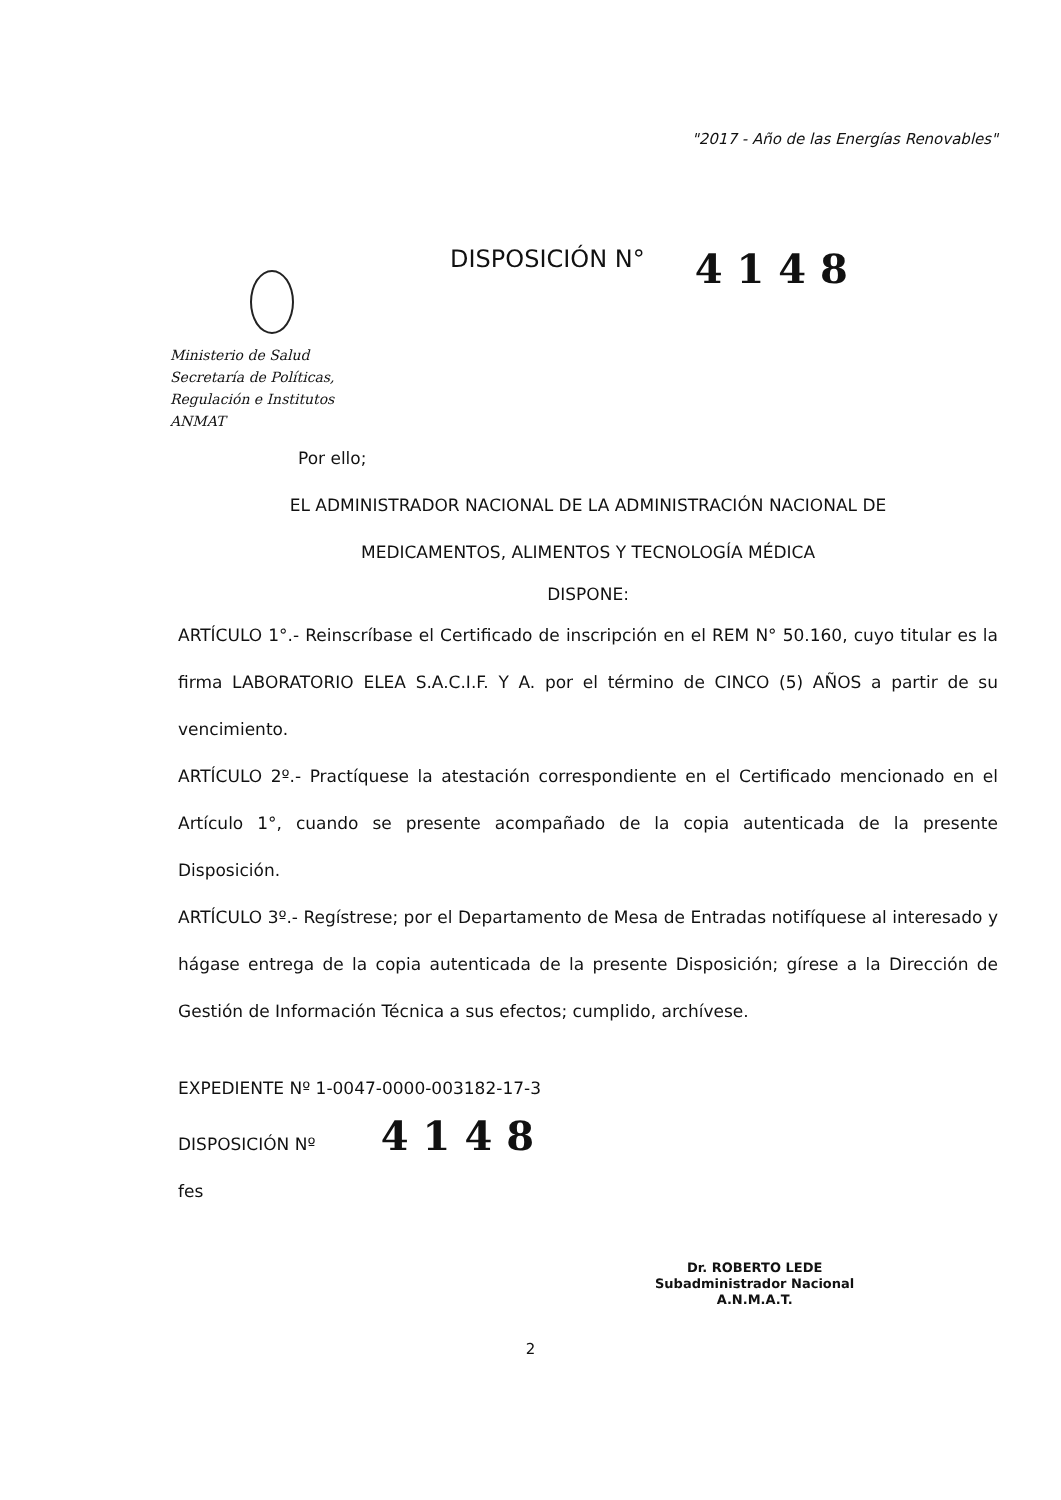"2017 - Año de las Energías Renovables"
Ministerio de Salud
Secretaría de Políticas,
Regulación e Institutos
ANMAT
DISPOSICIÓN N°
4 1 4 8
Por ello;
EL ADMINISTRADOR NACIONAL DE LA ADMINISTRACIÓN NACIONAL DE
MEDICAMENTOS, ALIMENTOS Y TECNOLOGÍA MÉDICA
DISPONE:
ARTÍCULO 1°.- Reinscríbase el Certificado de inscripción en el REM N° 50.160, cuyo titular es la firma LABORATORIO ELEA S.A.C.I.F. Y A. por el término de CINCO (5) AÑOS a partir de su vencimiento.
ARTÍCULO 2º.- Practíquese la atestación correspondiente en el Certificado mencionado en el Artículo 1°, cuando se presente acompañado de la copia autenticada de la presente Disposición.
ARTÍCULO 3º.- Regístrese; por el Departamento de Mesa de Entradas notifíquese al interesado y hágase entrega de la copia autenticada de la presente Disposición; gírese a la Dirección de Gestión de Información Técnica a sus efectos; cumplido, archívese.
EXPEDIENTE Nº 1-0047-0000-003182-17-3
DISPOSICIÓN Nº 4 1 4 8
fes
Dr. ROBERTO LEDE
Subadministrador Nacional
A.N.M.A.T.
2